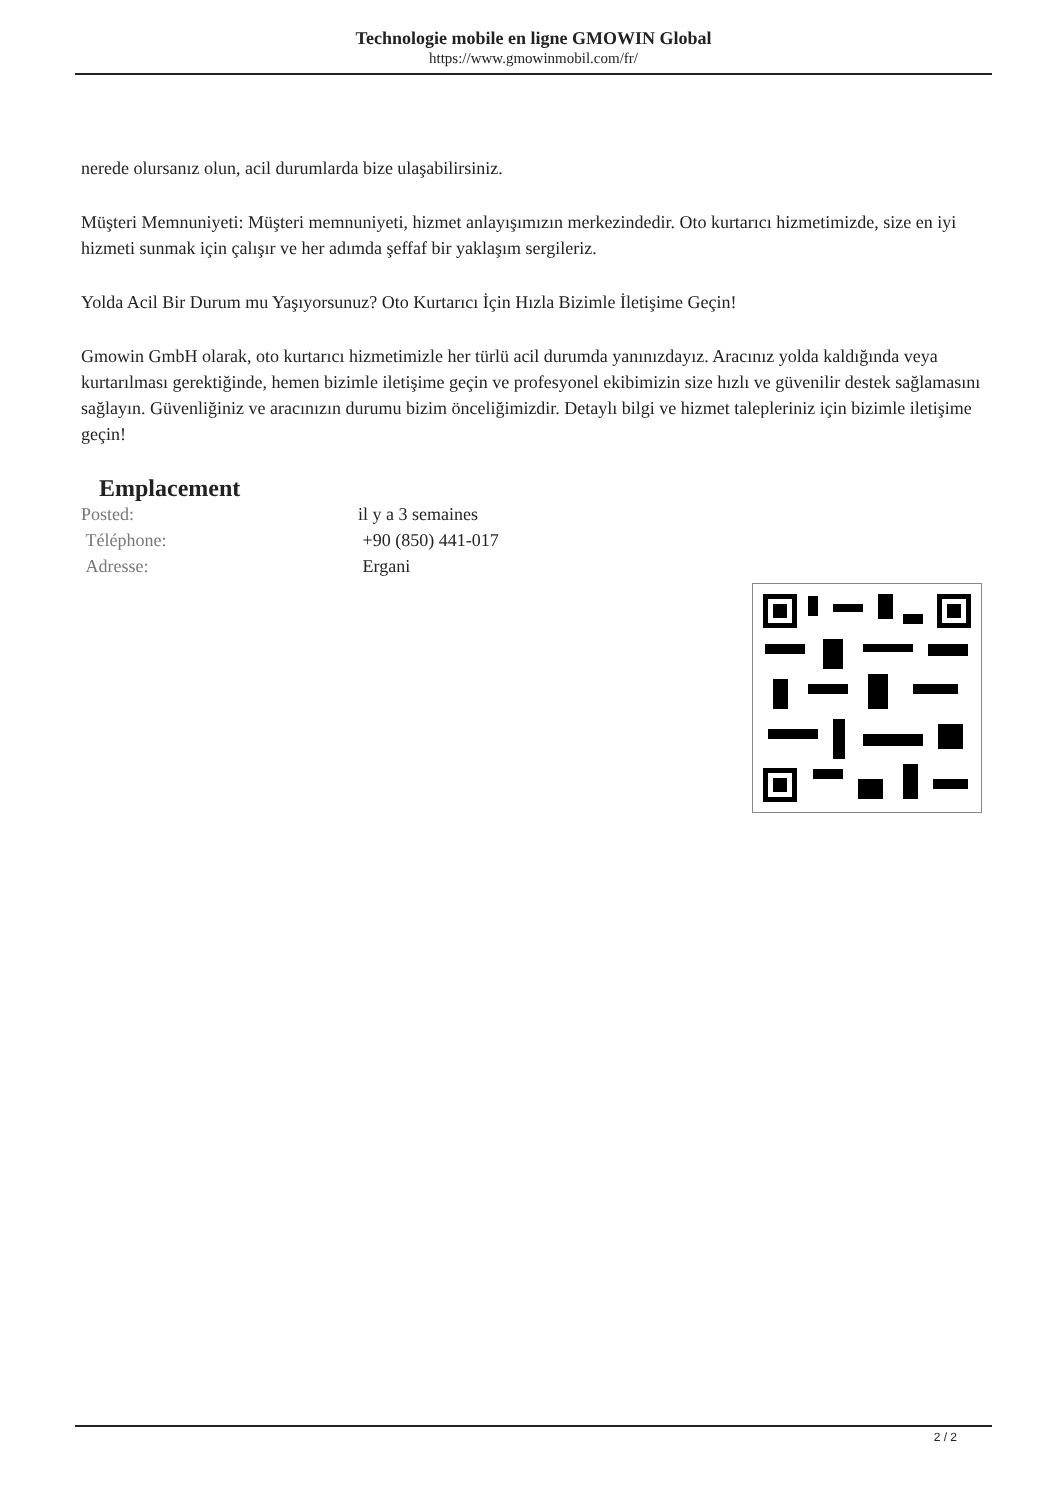Technologie mobile en ligne GMOWIN Global
https://www.gmowinmobil.com/fr/
nerede olursanız olun, acil durumlarda bize ulaşabilirsiniz.
Müşteri Memnuniyeti: Müşteri memnuniyeti, hizmet anlayışımızın merkezindedir. Oto kurtarıcı hizmetimizde, size en iyi hizmeti sunmak için çalışır ve her adımda şeffaf bir yaklaşım sergileriz.
Yolda Acil Bir Durum mu Yaşıyorsunuz? Oto Kurtarıcı İçin Hızla Bizimle İletişime Geçin!
Gmowin GmbH olarak, oto kurtarıcı hizmetimizle her türlü acil durumda yanınızdayız. Aracınız yolda kaldığında veya kurtarılması gerektiğinde, hemen bizimle iletişime geçin ve profesyonel ekibimizin size hızlı ve güvenilir destek sağlamasını sağlayın. Güvenliğiniz ve aracınızın durumu bizim önceliğimizdir. Detaylı bilgi ve hizmet talepleriniz için bizimle iletişime geçin!
Emplacement
| Posted: | il y a 3 semaines |
| Téléphone: | +90 (850) 441-017 |
| Adresse: | Ergani |
2 / 2